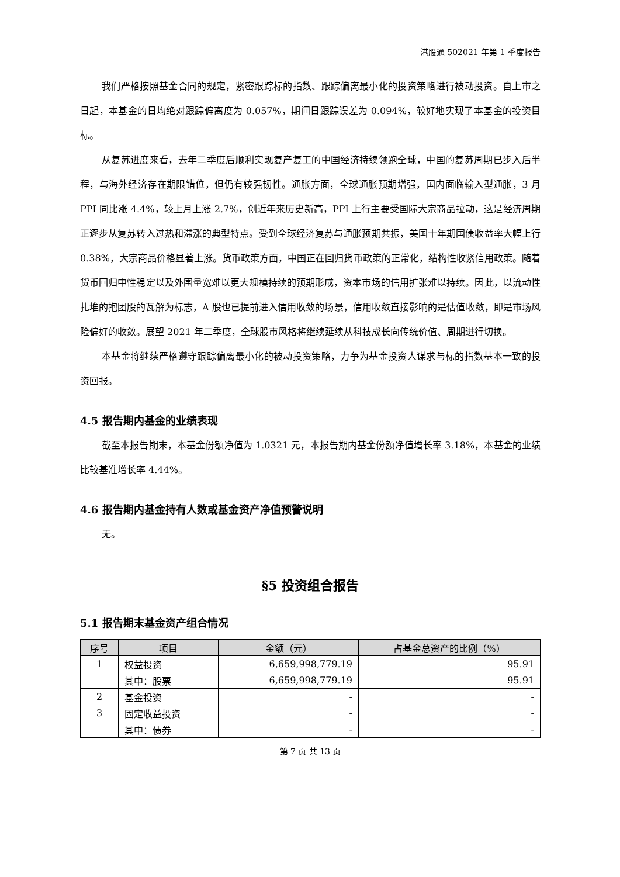港股通 502021 年第 1 季度报告
我们严格按照基金合同的规定，紧密跟踪标的指数、跟踪偏离最小化的投资策略进行被动投资。自上市之日起，本基金的日均绝对跟踪偏离度为 0.057%，期间日跟踪误差为 0.094%，较好地实现了本基金的投资目标。
从复苏进度来看，去年二季度后顺利实现复产复工的中国经济持续领跑全球，中国的复苏周期已步入后半程，与海外经济存在期限错位，但仍有较强韧性。通胀方面，全球通胀预期增强，国内面临输入型通胀，3 月 PPI 同比涨 4.4%，较上月上涨 2.7%，创近年来历史新高，PPI 上行主要受国际大宗商品拉动，这是经济周期正逐步从复苏转入过热和滞涨的典型特点。受到全球经济复苏与通胀预期共振，美国十年期国债收益率大幅上行 0.38%，大宗商品价格显著上涨。货币政策方面，中国正在回归货币政策的正常化，结构性收紧信用政策。随着货币回归中性稳定以及外围量宽难以更大规模持续的预期形成，资本市场的信用扩张难以持续。因此，以流动性扎堆的抱团股的瓦解为标志，A 股也已提前进入信用收敛的场景，信用收敛直接影响的是估值收敛，即是市场风险偏好的收敛。展望 2021 年二季度，全球股市风格将继续延续从科技成长向传统价值、周期进行切换。
本基金将继续严格遵守跟踪偏离最小化的被动投资策略，力争为基金投资人谋求与标的指数基本一致的投资回报。
4.5 报告期内基金的业绩表现
截至本报告期末，本基金份额净值为 1.0321 元，本报告期内基金份额净值增长率 3.18%，本基金的业绩比较基准增长率 4.44%。
4.6 报告期内基金持有人数或基金资产净值预警说明
无。
§5 投资组合报告
5.1 报告期末基金资产组合情况
| 序号 | 项目 | 金额（元） | 占基金总资产的比例（%） |
| --- | --- | --- | --- |
| 1 | 权益投资 | 6,659,998,779.19 | 95.91 |
| | 其中：股票 | 6,659,998,779.19 | 95.91 |
| 2 | 基金投资 | - | - |
| 3 | 固定收益投资 | - | - |
| | 其中：债券 | - | - |
第 7 页 共 13 页